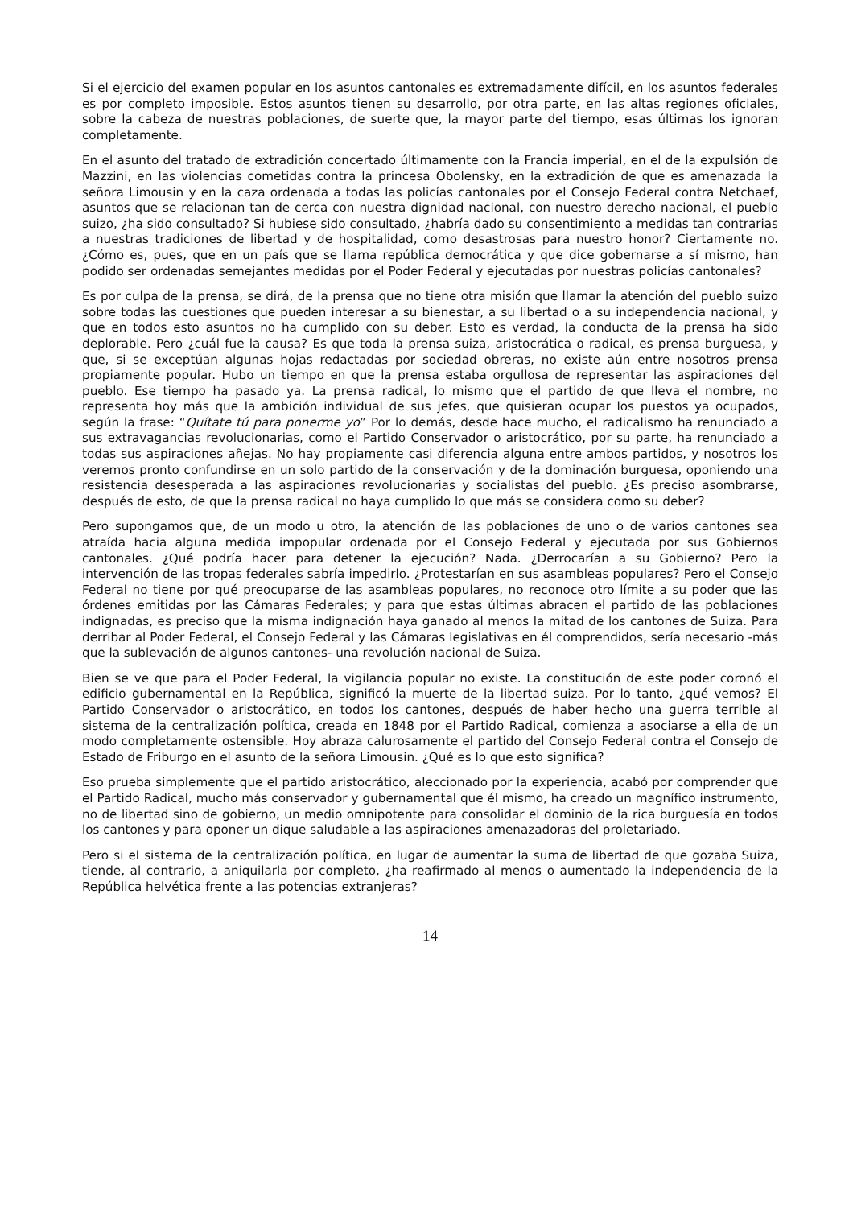Si el ejercicio del examen popular en los asuntos cantonales es extremadamente difícil, en los asuntos federales es por completo imposible. Estos asuntos tienen su desarrollo, por otra parte, en las altas regiones oficiales, sobre la cabeza de nuestras poblaciones, de suerte que, la mayor parte del tiempo, esas últimas los ignoran completamente.
En el asunto del tratado de extradición concertado últimamente con la Francia imperial, en el de la expulsión de Mazzini, en las violencias cometidas contra la princesa Obolensky, en la extradición de que es amenazada la señora Limousin y en la caza ordenada a todas las policías cantonales por el Consejo Federal contra Netchaef, asuntos que se relacionan tan de cerca con nuestra dignidad nacional, con nuestro derecho nacional, el pueblo suizo, ¿ha sido consultado? Si hubiese sido consultado, ¿habría dado su consentimiento a medidas tan contrarias a nuestras tradiciones de libertad y de hospitalidad, como desastrosas para nuestro honor? Ciertamente no. ¿Cómo es, pues, que en un país que se llama república democrática y que dice gobernarse a sí mismo, han podido ser ordenadas semejantes medidas por el Poder Federal y ejecutadas por nuestras policías cantonales?
Es por culpa de la prensa, se dirá, de la prensa que no tiene otra misión que llamar la atención del pueblo suizo sobre todas las cuestiones que pueden interesar a su bienestar, a su libertad o a su independencia nacional, y que en todos esto asuntos no ha cumplido con su deber. Esto es verdad, la conducta de la prensa ha sido deplorable. Pero ¿cuál fue la causa? Es que toda la prensa suiza, aristocrática o radical, es prensa burguesa, y que, si se exceptúan algunas hojas redactadas por sociedad obreras, no existe aún entre nosotros prensa propiamente popular. Hubo un tiempo en que la prensa estaba orgullosa de representar las aspiraciones del pueblo. Ese tiempo ha pasado ya. La prensa radical, lo mismo que el partido de que lleva el nombre, no representa hoy más que la ambición individual de sus jefes, que quisieran ocupar los puestos ya ocupados, según la frase: “Quítate tú para ponerme yo” Por lo demás, desde hace mucho, el radicalismo ha renunciado a sus extravagancias revolucionarias, como el Partido Conservador o aristocrático, por su parte, ha renunciado a todas sus aspiraciones añejas. No hay propiamente casi diferencia alguna entre ambos partidos, y nosotros los veremos pronto confundirse en un solo partido de la conservación y de la dominación burguesa, oponiendo una resistencia desesperada a las aspiraciones revolucionarias y socialistas del pueblo. ¿Es preciso asombrarse, después de esto, de que la prensa radical no haya cumplido lo que más se considera como su deber?
Pero supongamos que, de un modo u otro, la atención de las poblaciones de uno o de varios cantones sea atraída hacia alguna medida impopular ordenada por el Consejo Federal y ejecutada por sus Gobiernos cantonales. ¿Qué podría hacer para detener la ejecución? Nada. ¿Derrocarían a su Gobierno? Pero la intervención de las tropas federales sabría impedirlo. ¿Protestarían en sus asambleas populares? Pero el Consejo Federal no tiene por qué preocuparse de las asambleas populares, no reconoce otro límite a su poder que las órdenes emitidas por las Cámaras Federales; y para que estas últimas abracen el partido de las poblaciones indignadas, es preciso que la misma indignación haya ganado al menos la mitad de los cantones de Suiza. Para derribar al Poder Federal, el Consejo Federal y las Cámaras legislativas en él comprendidos, sería necesario -más que la sublevación de algunos cantones- una revolución nacional de Suiza.
Bien se ve que para el Poder Federal, la vigilancia popular no existe. La constitución de este poder coronó el edificio gubernamental en la República, significó la muerte de la libertad suiza. Por lo tanto, ¿qué vemos? El Partido Conservador o aristocrático, en todos los cantones, después de haber hecho una guerra terrible al sistema de la centralización política, creada en 1848 por el Partido Radical, comienza a asociarse a ella de un modo completamente ostensible. Hoy abraza calurosamente el partido del Consejo Federal contra el Consejo de Estado de Friburgo en el asunto de la señora Limousin. ¿Qué es lo que esto significa?
Eso prueba simplemente que el partido aristocrático, aleccionado por la experiencia, acabó por comprender que el Partido Radical, mucho más conservador y gubernamental que él mismo, ha creado un magnífico instrumento, no de libertad sino de gobierno, un medio omnipotente para consolidar el dominio de la rica burguesía en todos los cantones y para oponer un dique saludable a las aspiraciones amenazadoras del proletariado.
Pero si el sistema de la centralización política, en lugar de aumentar la suma de libertad de que gozaba Suiza, tiende, al contrario, a aniquilarla por completo, ¿ha reafirmado al menos o aumentado la independencia de la República helvética frente a las potencias extranjeras?
14